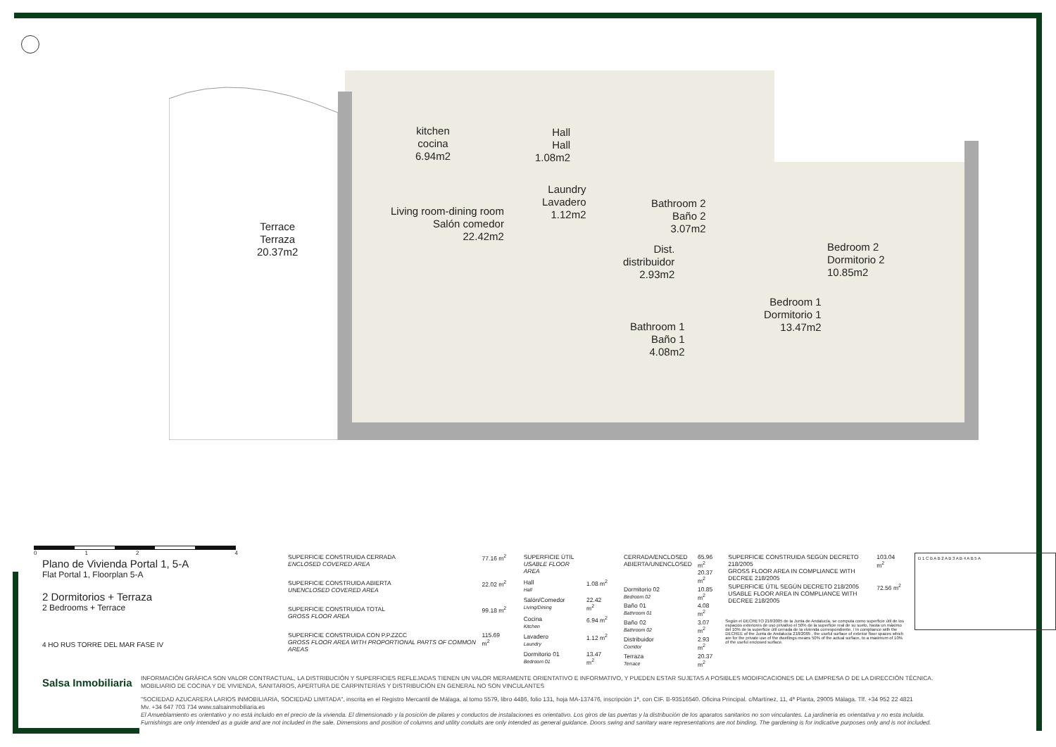kitchen
cocina
6.94m2
Hall
Hall
1.08m2
Laundry
Lavadero
1.12m2
Bathroom 2
Baño 2
3.07m2
Living room-dining room
Salón comedor
22.42m2
Terrace
Terraza
20.37m2
Dist.
distribuidor
2.93m2
Bedroom 2
Dormitorio 2
10.85m2
Bedroom 1
Dormitorio 1
13.47m2
Bathroom 1
Baño 1
4.08m2
012 4
Plano de Vivienda Portal 1, 5-A
Flat Portal 1, Floorplan 5-A
2 Dormitorios + Terraza
2 Bedrooms + Terrace
4 HO RUS TORRE DEL MAR FASE IV
Salsa Inmobiliaria
| SUPERFICIE CONSTRUIDA CERRADA ENCLOSED COVERED AREA | 77.16 m<sup>2</sup> |
| SUPERFICIE CONSTRUIDA ABIERTA UNENCLOSED COVERED AREA | 22.02 m<sup>2</sup> |
| SUPERFICIE CONSTRUIDA TOTAL GROSS FLOOR AREA | 99.18 m<sup>2</sup> |
| SUPERFICIE CONSTRUIDA CON P.P.ZZCC GROSS FLOOR AREA WITH PROPORTIONAL PARTS OF COMMON AREAS | 115.69 m<sup>2</sup> |
| SUPERFICIE ÚTIL USABLE FLOOR AREA | |
| Hall Hall | 1.08 m<sup>2</sup> |
| Salón/Comedor Living/Dining | 22.42 m<sup>2</sup> |
| Cocina Kitchen | 6.94 m<sup>2</sup> |
| Lavadero Laundry | 1.12 m<sup>2</sup> |
| Dormitorio 01 Bedroom 01 | 13.47 m<sup>2</sup> |
| CERRADA/ENCLOSED ABIERTA/UNENCLOSED | 65.96 m<sup>2</sup> 20.37 m<sup>2</sup> |
| Dormitorio 02 Bedroom 02 | 10.85 m<sup>2</sup> |
| Baño 01 Bathroom 01 | 4.08 m<sup>2</sup> |
| Baño 02 Bathroom 02 | 3.07 m<sup>2</sup> |
| Distribuidor Corridor | 2.93 m<sup>2</sup> |
| Terraza Terrace | 20.37 m<sup>2</sup> |
| SUPERFICIE CONSTRUIDA SEGÚN DECRETO 218/2005 GROSS FLOOR AREA IN COMPLIANCE WITH DECREE 218/2005 | 103.04 m<sup>2</sup> |
| SUPERFICIE ÚTIL SEGÚN DECRETO 218/2005 USABLE FLOOR AREA IN COMPLIANCE WITH DECREE 218/2005 | 72.56 m<sup>2</sup> |
Según el DECRETO 218/2005 de la Junta de Andalucía, se computa como superficie útil de los espacios exteriores de uso privativo el 50% de la superficie real de su suelo, hasta un máximo del 10% de la superficie útil cerrada de la vivienda correspondiente. / In compliance with the DECREE of the Junta de Andalucía 218/2005 , the useful surface of exterior floor spaces which are for the private use of the dwellings means 50% of the actual surface, to a maximum of 10% of the useful enclosed surface.
D 1 C B A B 2 A B 3 A B 4 A B 5 A
INFORMACIÓN GRÁFICA SON VALOR CONTRACTUAL, LA DISTRIBUCIÓN Y SUPERFICIES REFLEJADAS TIENEN UN VALOR MERAMENTE ORIENTATIVO E INFORMATIVO, Y PUEDEN ESTAR SUJETAS A POSIBLES MODIFICACIONES DE LA EMPRESA O DE LA DIRECCIÓN TÉCNICA.
MOBILIARIO DE COCINA Y DE VIVIENDA, SANITARIOS, APERTURA DE CARPINTERÍAS Y DISTRIBUCIÓN EN GENERAL NO SON VINCULANTES
"SOCIEDAD AZUCARERA LARIOS INMOBILIARIA, SOCIEDAD LIMITADA", inscrita en el Registro Mercantil de Málaga, al tomo 5579, libro 4486, folio 131, hoja MA-137476, inscripción 1ª, con CIF. B-93516540. Oficina Principal. c/Martínez, 11, 4ª Planta, 29005 Málaga. Tlf. +34 952 22 4821
Mv. +34 647 703 734 www.salsainmobiliaria.es
El Amueblamiento es orientativo y no está incluido en el precio de la vivienda. El dimensionado y la posición de pilares y conductos de instalaciones es orientativo. Los giros de las puertas y la distribución de los aparatos sanitarios no son vinculantes. La jardinería es orientativa y no esta incluida.
Furnishings are only intended as a guide and are not included in the sale. Dimensions and position of columns and utility conduits are only intended as general guidance. Doors swing and sanitary ware representations are not binding. The gardening is for indicative purposes only and is not included.